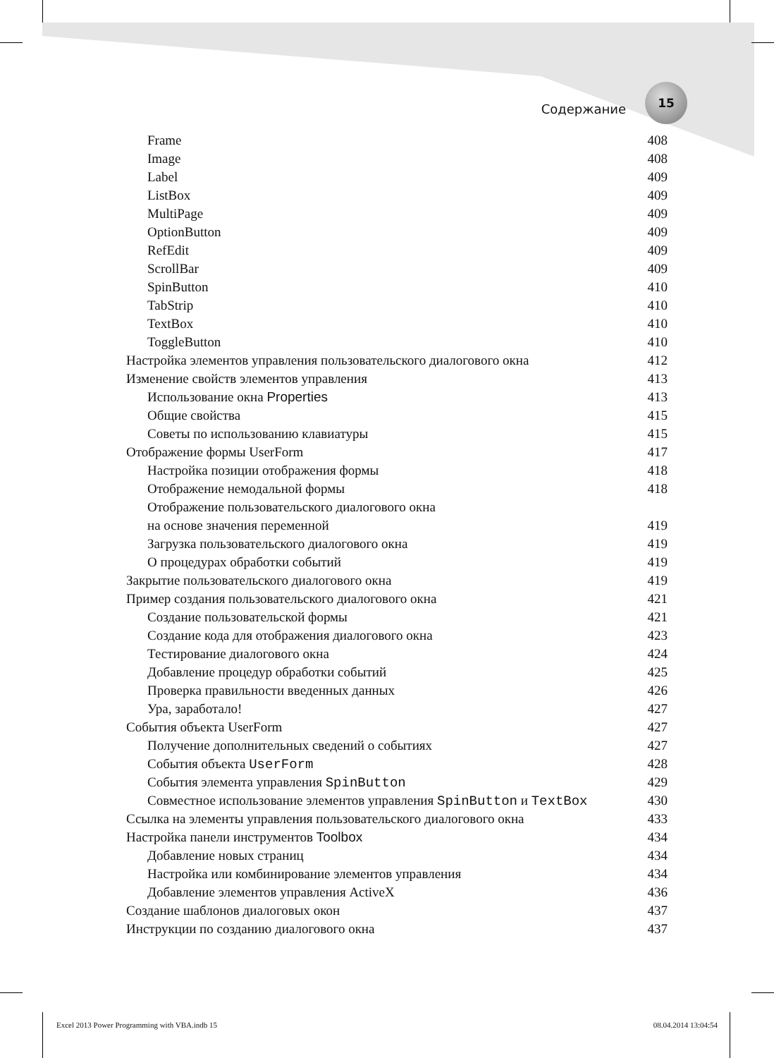Содержание
15
Frame 408
Image 408
Label 409
ListBox 409
MultiPage 409
OptionButton 409
RefEdit 409
ScrollBar 409
SpinButton 410
TabStrip 410
TextBox 410
ToggleButton 410
Настройка элементов управления пользовательского диалогового окна 412
Изменение свойств элементов управления 413
Использование окна Properties 413
Общие свойства 415
Советы по использованию клавиатуры 415
Отображение формы UserForm 417
Настройка позиции отображения формы 418
Отображение немодальной формы 418
Отображение пользовательского диалогового окна
на основе значения переменной 419
Загрузка пользовательского диалогового окна 419
О процедурах обработки событий 419
Закрытие пользовательского диалогового окна 419
Пример создания пользовательского диалогового окна 421
Создание пользовательской формы 421
Создание кода для отображения диалогового окна 423
Тестирование диалогового окна 424
Добавление процедур обработки событий 425
Проверка правильности введенных данных 426
Ура, заработало! 427
События объекта UserForm 427
Получение дополнительных сведений о событиях 427
События объекта UserForm 428
События элемента управления SpinButton 429
Совместное использование элементов управления SpinButton и TextBox 430
Ссылка на элементы управления пользовательского диалогового окна 433
Настройка панели инструментов Toolbox 434
Добавление новых страниц 434
Настройка или комбинирование элементов управления 434
Добавление элементов управления ActiveX 436
Создание шаблонов диалоговых окон 437
Инструкции по созданию диалогового окна 437
Excel 2013 Power Programming with VBA.indb 15 08.04.2014 13:04:54